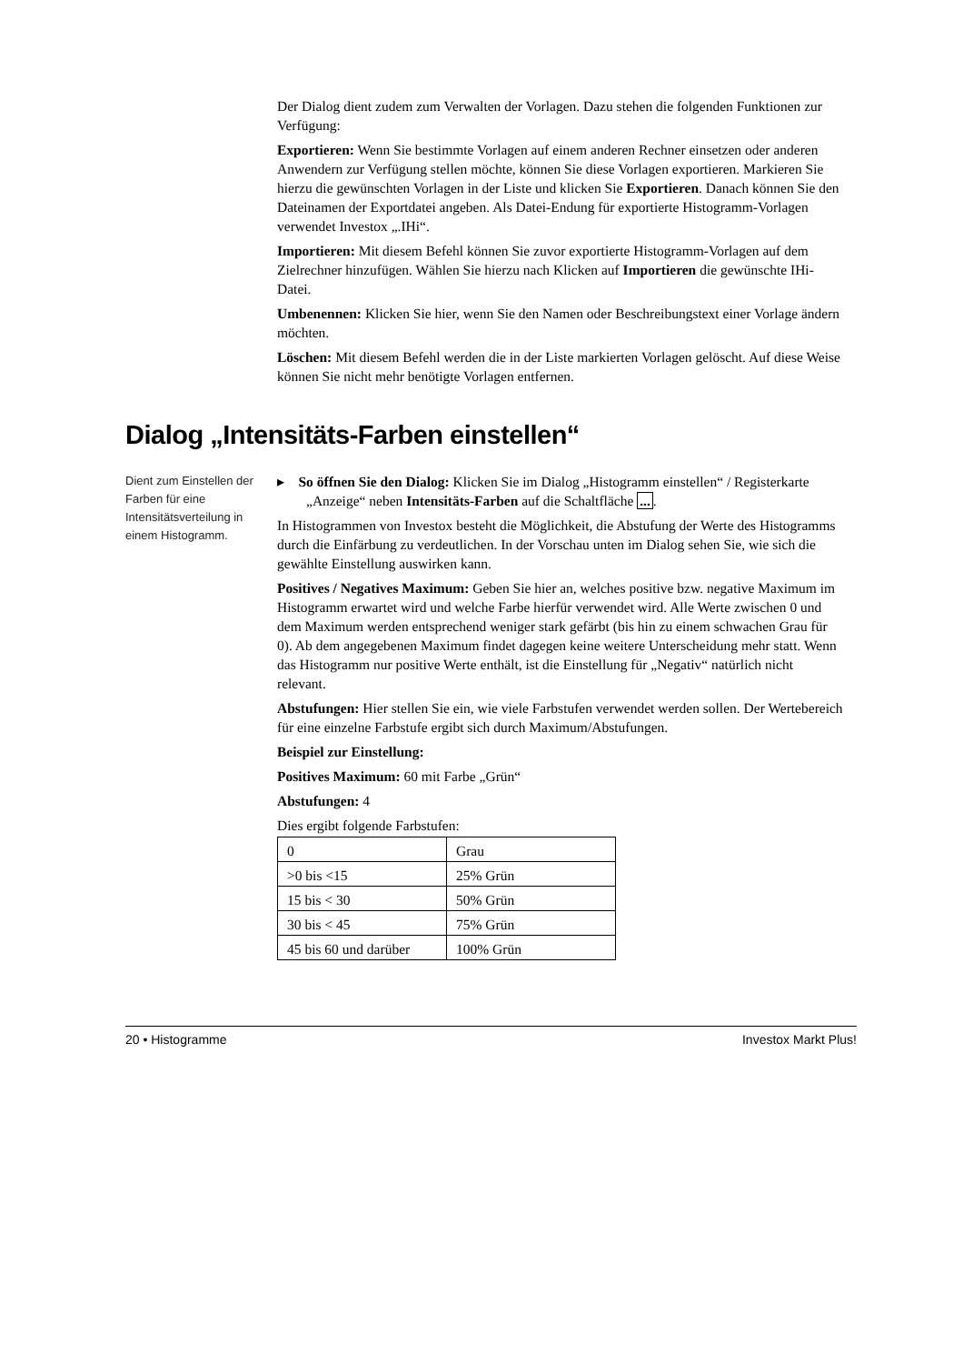Der Dialog dient zudem zum Verwalten der Vorlagen. Dazu stehen die folgenden Funktionen zur Verfügung:
Exportieren: Wenn Sie bestimmte Vorlagen auf einem anderen Rechner einsetzen oder anderen Anwendern zur Verfügung stellen möchte, können Sie diese Vorlagen exportieren. Markieren Sie hierzu die gewünschten Vorlagen in der Liste und klicken Sie Exportieren. Danach können Sie den Dateinamen der Exportdatei angeben. Als Datei-Endung für exportierte Histogramm-Vorlagen verwendet Investox „.IHi“.
Importieren: Mit diesem Befehl können Sie zuvor exportierte Histogramm-Vorlagen auf dem Zielrechner hinzufügen. Wählen Sie hierzu nach Klicken auf Importieren die gewünschte IHi-Datei.
Umbenennen: Klicken Sie hier, wenn Sie den Namen oder Beschreibungstext einer Vorlage ändern möchten.
Löschen: Mit diesem Befehl werden die in der Liste markierten Vorlagen gelöscht. Auf diese Weise können Sie nicht mehr benötigte Vorlagen entfernen.
Dialog „Intensitäts-Farben einstellen“
Dient zum Einstellen der Farben für eine Intensitätsverteilung in einem Histogramm.
▸ So öffnen Sie den Dialog: Klicken Sie im Dialog „Histogramm einstellen“ / Registerkarte „Anzeige“ neben Intensitäts-Farben auf die Schaltfläche ....
In Histogrammen von Investox besteht die Möglichkeit, die Abstufung der Werte des Histogramms durch die Einfärbung zu verdeutlichen. In der Vorschau unten im Dialog sehen Sie, wie sich die gewählte Einstellung auswirken kann.
Positives / Negatives Maximum: Geben Sie hier an, welches positive bzw. negative Maximum im Histogramm erwartet wird und welche Farbe hierfür verwendet wird. Alle Werte zwischen 0 und dem Maximum werden entsprechend weniger stark gefärbt (bis hin zu einem schwachen Grau für 0). Ab dem angegebenen Maximum findet dagegen keine weitere Unterscheidung mehr statt. Wenn das Histogramm nur positive Werte enthält, ist die Einstellung für „Negativ“ natürlich nicht relevant.
Abstufungen: Hier stellen Sie ein, wie viele Farbstufen verwendet werden sollen. Der Wertebereich für eine einzelne Farbstufe ergibt sich durch Maximum/Abstufungen.
Beispiel zur Einstellung:
Positives Maximum: 60 mit Farbe „Grün“
Abstufungen: 4
Dies ergibt folgende Farbstufen:
| 0 | Grau |
| >0 bis <15 | 25% Grün |
| 15 bis < 30 | 50% Grün |
| 30 bis < 45 | 75% Grün |
| 45 bis 60 und darüber | 100% Grün |
20 • Histogramme Investox Markt Plus!